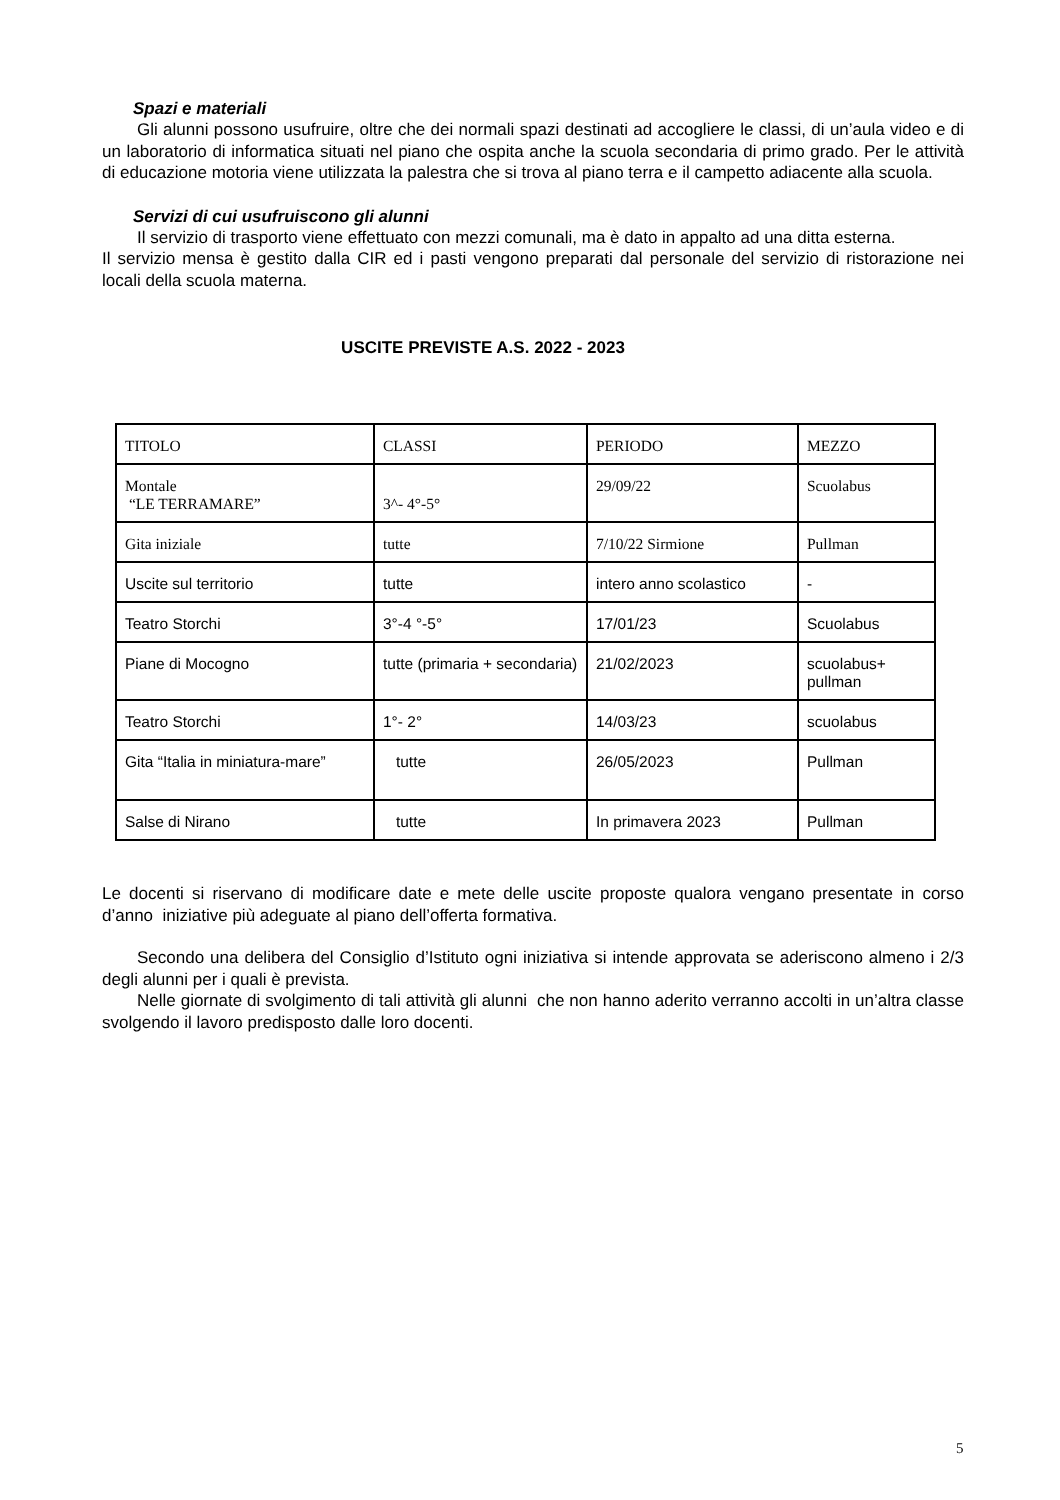Spazi e materiali
Gli alunni possono usufruire, oltre che dei normali spazi destinati ad accogliere le classi, di un’aula video e di un laboratorio di informatica situati nel piano che ospita anche la scuola secondaria di primo grado. Per le attività di educazione motoria viene utilizzata la palestra che si trova al piano terra e il campetto adiacente alla scuola.
Servizi di cui usufruiscono gli alunni
Il servizio di trasporto viene effettuato con mezzi comunali, ma è dato in appalto ad una ditta esterna.
Il servizio mensa è gestito dalla CIR ed i pasti vengono preparati dal personale del servizio di ristorazione nei locali della scuola materna.
USCITE PREVISTE A.S. 2022 - 2023
| TITOLO | CLASSI | PERIODO | MEZZO |
| Montale “LE TERRAMARE” | 3^- 4°-5° | 29/09/22 | Scuolabus |
| Gita iniziale | tutte | 7/10/22 Sirmione | Pullman |
| Uscite sul territorio | tutte | intero anno scolastico | - |
| Teatro Storchi | 3°-4 °-5° | 17/01/23 | Scuolabus |
| Piane di Mocogno | tutte (primaria + secondaria) | 21/02/2023 | scuolabus+ pullman |
| Teatro Storchi | 1°- 2° | 14/03/23 | scuolabus |
| Gita “Italia in miniatura-mare” | tutte | 26/05/2023 | Pullman |
| Salse di Nirano | tutte | In primavera 2023 | Pullman |
Le docenti si riservano di modificare date e mete delle uscite proposte qualora vengano presentate in corso d’anno iniziative più adeguate al piano dell’offerta formativa.
Secondo una delibera del Consiglio d’Istituto ogni iniziativa si intende approvata se aderiscono almeno i 2/3 degli alunni per i quali è prevista.
Nelle giornate di svolgimento di tali attività gli alunni che non hanno aderito verranno accolti in un’altra classe svolgendo il lavoro predisposto dalle loro docenti.
5